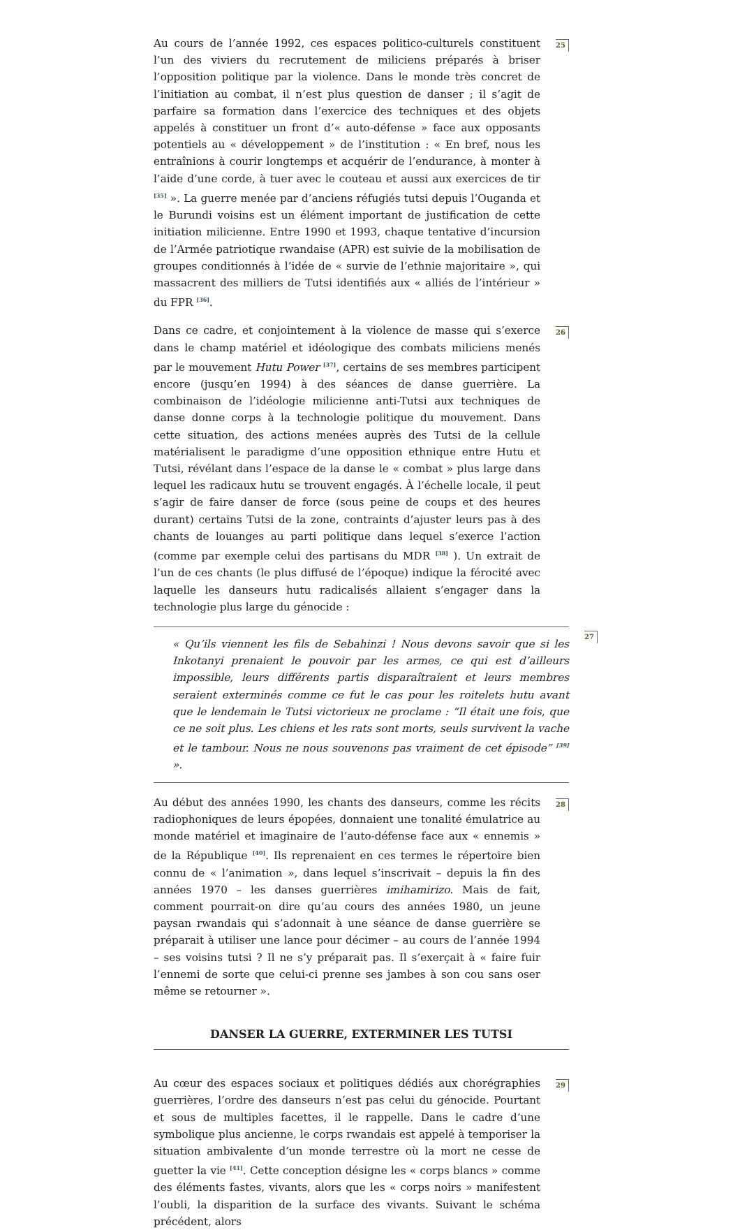Au cours de l’année 1992, ces espaces politico-culturels constituent l’un des viviers du recrutement de miliciens préparés à briser l’opposition politique par la violence. Dans le monde très concret de l’initiation au combat, il n’est plus question de danser ; il s’agit de parfaire sa formation dans l’exercice des techniques et des objets appelés à constituer un front d’« auto-défense » face aux opposants potentiels au « développement » de l’institution : « En bref, nous les entraînions à courir longtemps et acquérir de l’endurance, à monter à l’aide d’une corde, à tuer avec le couteau et aussi aux exercices de tir <sup>[35]</sup> ». La guerre menée par d’anciens réfugiés tutsi depuis l’Ouganda et le Burundi voisins est un élément important de justification de cette initiation milicienne. Entre 1990 et 1993, chaque tentative d’incursion de l’Armée patriotique rwandaise (APR) est suivie de la mobilisation de groupes conditionnés à l’idée de « survie de l’ethnie majoritaire », qui massacrent des milliers de Tutsi identifiés aux « alliés de l’intérieur » du FPR <sup>[36]</sup>.
25
Dans ce cadre, et conjointement à la violence de masse qui s’exerce dans le champ matériel et idéologique des combats miliciens menés par le mouvement Hutu Power <sup>[37]</sup>, certains de ses membres participent encore (jusqu’en 1994) à des séances de danse guerrière. La combinaison de l’idéologie milicienne anti-Tutsi aux techniques de danse donne corps à la technologie politique du mouvement. Dans cette situation, des actions menées auprès des Tutsi de la cellule matérialisent le paradigme d’une opposition ethnique entre Hutu et Tutsi, révélant dans l’espace de la danse le « combat » plus large dans lequel les radicaux hutu se trouvent engagés. À l’échelle locale, il peut s’agir de faire danser de force (sous peine de coups et des heures durant) certains Tutsi de la zone, contraints d’ajuster leurs pas à des chants de louanges au parti politique dans lequel s’exerce l’action (comme par exemple celui des partisans du MDR <sup>[38]</sup> ). Un extrait de l’un de ces chants (le plus diffusé de l’époque) indique la férocité avec laquelle les danseurs hutu radicalisés allaient s’engager dans la technologie plus large du génocide :
26
« Qu’ils viennent les fils de Sebahinzi ! Nous devons savoir que si les Inkotanyi prenaient le pouvoir par les armes, ce qui est d’ailleurs impossible, leurs différents partis disparaîtraient et leurs membres seraient exterminés comme ce fut le cas pour les roitelets hutu avant que le lendemain le Tutsi victorieux ne proclame : “Il était une fois, que ce ne soit plus. Les chiens et les rats sont morts, seuls survivent la vache et le tambour. Nous ne nous souvenons pas vraiment de cet épisode” <sup>[39]</sup> ».
27
Au début des années 1990, les chants des danseurs, comme les récits radiophoniques de leurs épopées, donnaient une tonalité émulatrice au monde matériel et imaginaire de l’auto-défense face aux « ennemis » de la République <sup>[40]</sup>. Ils reprenaient en ces termes le répertoire bien connu de « l’animation », dans lequel s’inscrivait – depuis la fin des années 1970 – les danses guerrières imihamirizo. Mais de fait, comment pourrait-on dire qu’au cours des années 1980, un jeune paysan rwandais qui s’adonnait à une séance de danse guerrière se préparait à utiliser une lance pour décimer – au cours de l’année 1994 – ses voisins tutsi ? Il ne s’y préparait pas. Il s’exerçait à « faire fuir l’ennemi de sorte que celui-ci prenne ses jambes à son cou sans oser même se retourner ».
28
DANSER LA GUERRE, EXTERMINER LES TUTSI
Au cœur des espaces sociaux et politiques dédiés aux chorégraphies guerrières, l’ordre des danseurs n’est pas celui du génocide. Pourtant et sous de multiples facettes, il le rappelle. Dans le cadre d’une symbolique plus ancienne, le corps rwandais est appelé à temporiser la situation ambivalente d’un monde terrestre où la mort ne cesse de guetter la vie <sup>[41]</sup>. Cette conception désigne les « corps blancs » comme des éléments fastes, vivants, alors que les « corps noirs » manifestent l’oubli, la disparition de la surface des vivants. Suivant le schéma précédent, alors
29